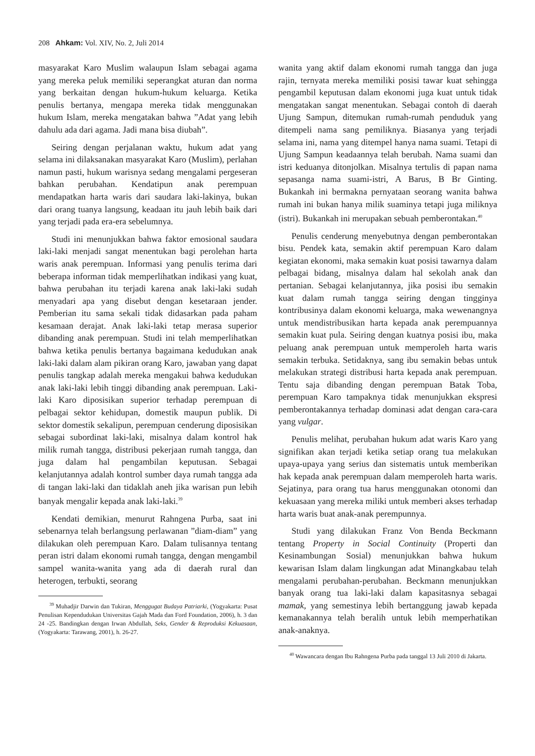208 Ahkam: Vol. XIV, No. 2, Juli 2014
masyarakat Karo Muslim walaupun Islam sebagai agama yang mereka peluk memiliki seperangkat aturan dan norma yang berkaitan dengan hukum-hukum keluarga. Ketika penulis bertanya, mengapa mereka tidak menggunakan hukum Islam, mereka mengatakan bahwa ”Adat yang lebih dahulu ada dari agama. Jadi mana bisa diubah”.
Seiring dengan perjalanan waktu, hukum adat yang selama ini dilaksanakan masyarakat Karo (Muslim), perlahan namun pasti, hukum warisnya sedang mengalami pergeseran bahkan perubahan. Kendatipun anak perempuan mendapatkan harta waris dari saudara laki-lakinya, bukan dari orang tuanya langsung, keadaan itu jauh lebih baik dari yang terjadi pada era-era sebelumnya.
Studi ini menunjukkan bahwa faktor emosional saudara laki-laki menjadi sangat menentukan bagi perolehan harta waris anak perempuan. Informasi yang penulis terima dari beberapa informan tidak memperlihatkan indikasi yang kuat, bahwa perubahan itu terjadi karena anak laki-laki sudah menyadari apa yang disebut dengan kesetaraan jender. Pemberian itu sama sekali tidak didasarkan pada paham kesamaan derajat. Anak laki-laki tetap merasa superior dibanding anak perempuan. Studi ini telah memperlihatkan bahwa ketika penulis bertanya bagaimana kedudukan anak laki-laki dalam alam pikiran orang Karo, jawaban yang dapat penulis tangkap adalah mereka mengakui bahwa kedudukan anak laki-laki lebih tinggi dibanding anak perempuan. Laki-laki Karo diposisikan superior terhadap perempuan di pelbagai sektor kehidupan, domestik maupun publik. Di sektor domestik sekalipun, perempuan cenderung diposisikan sebagai subordinat laki-laki, misalnya dalam kontrol hak milik rumah tangga, distribusi pekerjaan rumah tangga, dan juga dalam hal pengambilan keputusan. Sebagai kelanjutannya adalah kontrol sumber daya rumah tangga ada di tangan laki-laki dan tidaklah aneh jika warisan pun lebih banyak mengalir kepada anak laki-laki.<sup>39</sup>
Kendati demikian, menurut Rahngena Purba, saat ini sebenarnya telah berlangsung perlawanan ”diam-diam” yang dilakukan oleh perempuan Karo. Dalam tulisannya tentang peran istri dalam ekonomi rumah tangga, dengan mengambil sampel wanita-wanita yang ada di daerah rural dan heterogen, terbukti, seorang
<sup>39</sup> Muhadjir Darwin dan Tukiran, Menggugat Budaya Patriarki, (Yogyakarta: Pusat Penulisan Kependudukan Universitas Gajah Mada dan Ford Foundation, 2006), h. 3 dan 24 -25. Bandingkan dengan Irwan Abdullah, Seks, Gender & Reproduksi Kekuasaan, (Yogyakarta: Tarawang, 2001), h. 26-27.
wanita yang aktif dalam ekonomi rumah tangga dan juga rajin, ternyata mereka memiliki posisi tawar kuat sehingga pengambil keputusan dalam ekonomi juga kuat untuk tidak mengatakan sangat menentukan. Sebagai contoh di daerah Ujung Sampun, ditemukan rumah-rumah penduduk yang ditempeli nama sang pemiliknya. Biasanya yang terjadi selama ini, nama yang ditempel hanya nama suami. Tetapi di Ujung Sampun keadaannya telah berubah. Nama suami dan istri keduanya ditonjolkan. Misalnya tertulis di papan nama sepasanga nama suami-istri, A Barus, B Br Ginting. Bukankah ini bermakna pernyataan seorang wanita bahwa rumah ini bukan hanya milik suaminya tetapi juga miliknya (istri). Bukankah ini merupakan sebuah pemberontakan.<sup>40</sup>
Penulis cenderung menyebutnya dengan pemberontakan bisu. Pendek kata, semakin aktif perempuan Karo dalam kegiatan ekonomi, maka semakin kuat posisi tawarnya dalam pelbagai bidang, misalnya dalam hal sekolah anak dan pertanian. Sebagai kelanjutannya, jika posisi ibu semakin kuat dalam rumah tangga seiring dengan tingginya kontribusinya dalam ekonomi keluarga, maka wewenangnya untuk mendistribusikan harta kepada anak perempuannya semakin kuat pula. Seiring dengan kuatnya posisi ibu, maka peluang anak perempuan untuk memperoleh harta waris semakin terbuka. Setidaknya, sang ibu semakin bebas untuk melakukan strategi distribusi harta kepada anak perempuan. Tentu saja dibanding dengan perempuan Batak Toba, perempuan Karo tampaknya tidak menunjukkan ekspresi pemberontakannya terhadap dominasi adat dengan cara-cara yang vulgar.
Penulis melihat, perubahan hukum adat waris Karo yang signifikan akan terjadi ketika setiap orang tua melakukan upaya-upaya yang serius dan sistematis untuk memberikan hak kepada anak perempuan dalam memperoleh harta waris. Sejatinya, para orang tua harus menggunakan otonomi dan kekuasaan yang mereka miliki untuk memberi akses terhadap harta waris buat anak-anak perempunnya.
Studi yang dilakukan Franz Von Benda Beckmann tentang Property in Social Continuity (Properti dan Kesinambungan Sosial) menunjukkan bahwa hukum kewarisan Islam dalam lingkungan adat Minangkabau telah mengalami perubahan-perubahan. Beckmann menunjukkan banyak orang tua laki-laki dalam kapasitasnya sebagai mamak, yang semestinya lebih bertanggung jawab kepada kemanakannya telah beralih untuk lebih memperhatikan anak-anaknya.
<sup>40</sup> Wawancara dengan Ibu Rahngena Purba pada tanggal 13 Juli 2010 di Jakarta.